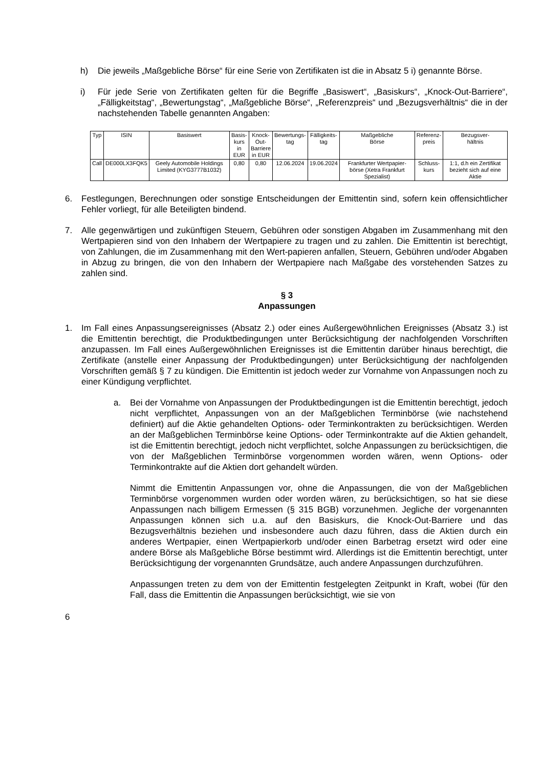h) Die jeweils „Maßgebliche Börse“ für eine Serie von Zertifikaten ist die in Absatz 5 i) genannte Börse.
i) Für jede Serie von Zertifikaten gelten für die Begriffe „Basiswert“, „Basiskurs“, „Knock-Out-Barriere“, „Fälligkeitstag“, „Bewertungstag“, „Maßgebliche Börse“, „Referenzpreis“ und „Bezugsverhältnis“ die in der nachstehenden Tabelle genannten Angaben:
| Typ | ISIN | Basiswert | Basis- kurs in EUR | Knock- Out- Barriere in EUR | Bewertungs- tag | Fälligkeits- tag | Maßgebliche Börse | Referenz- preis | Bezugsver- hältnis |
| Call | DE000LX3FQK5 | Geely Automobile Holdings Limited (KYG3777B1032) | 0,80 | 0,80 | 12.06.2024 | 19.06.2024 | Frankfurter Wertpapier-börse (Xetra Frankfurt Spezialist) | Schluss- kurs | 1:1, d.h ein Zertifikat bezieht sich auf eine Aktie |
6. Festlegungen, Berechnungen oder sonstige Entscheidungen der Emittentin sind, sofern kein offensichtlicher Fehler vorliegt, für alle Beteiligten bindend.
7. Alle gegenwärtigen und zukünftigen Steuern, Gebühren oder sonstigen Abgaben im Zusammenhang mit den Wertpapieren sind von den Inhabern der Wertpapiere zu tragen und zu zahlen. Die Emittentin ist berechtigt, von Zahlungen, die im Zusammenhang mit den Wert-papieren anfallen, Steuern, Gebühren und/oder Abgaben in Abzug zu bringen, die von den Inhabern der Wertpapiere nach Maßgabe des vorstehenden Satzes zu zahlen sind.
§ 3
Anpassungen
1. Im Fall eines Anpassungsereignisses (Absatz 2.) oder eines Außergewöhnlichen Ereignisses (Absatz 3.) ist die Emittentin berechtigt, die Produktbedingungen unter Berücksichtigung der nachfolgenden Vorschriften anzupassen. Im Fall eines Außergewöhnlichen Ereignisses ist die Emittentin darüber hinaus berechtigt, die Zertifikate (anstelle einer Anpassung der Produktbedingungen) unter Berücksichtigung der nachfolgenden Vorschriften gemäß § 7 zu kündigen. Die Emittentin ist jedoch weder zur Vornahme von Anpassungen noch zu einer Kündigung verpflichtet.
a. Bei der Vornahme von Anpassungen der Produktbedingungen ist die Emittentin berechtigt, jedoch nicht verpflichtet, Anpassungen von an der Maßgeblichen Terminbörse (wie nachstehend definiert) auf die Aktie gehandelten Options- oder Terminkontrakten zu berücksichtigen. Werden an der Maßgeblichen Terminbörse keine Options- oder Terminkontrakte auf die Aktien gehandelt, ist die Emittentin berechtigt, jedoch nicht verpflichtet, solche Anpassungen zu berücksichtigen, die von der Maßgeblichen Terminbörse vorgenommen worden wären, wenn Options- oder Terminkontrakte auf die Aktien dort gehandelt würden.
Nimmt die Emittentin Anpassungen vor, ohne die Anpassungen, die von der Maßgeblichen Terminbörse vorgenommen wurden oder worden wären, zu berücksichtigen, so hat sie diese Anpassungen nach billigem Ermessen (§ 315 BGB) vorzunehmen. Jegliche der vorgenannten Anpassungen können sich u.a. auf den Basiskurs, die Knock-Out-Barriere und das Bezugsverhältnis beziehen und insbesondere auch dazu führen, dass die Aktien durch ein anderes Wertpapier, einen Wertpapierkorb und/oder einen Barbetrag ersetzt wird oder eine andere Börse als Maßgebliche Börse bestimmt wird. Allerdings ist die Emittentin berechtigt, unter Berücksichtigung der vorgenannten Grundsätze, auch andere Anpassungen durchzuführen.
Anpassungen treten zu dem von der Emittentin festgelegten Zeitpunkt in Kraft, wobei (für den Fall, dass die Emittentin die Anpassungen berücksichtigt, wie sie von
6